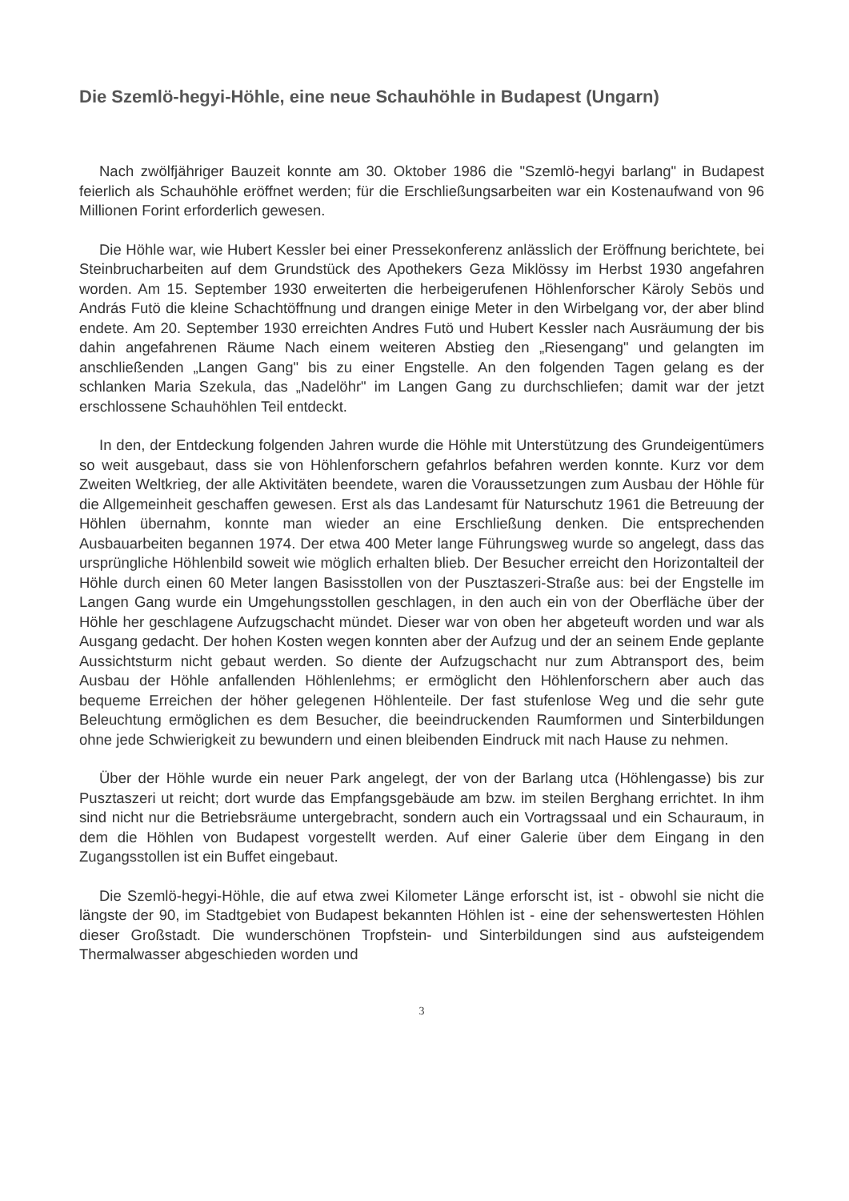Die Szemlö-hegyi-Höhle, eine neue Schauhöhle in Budapest (Ungarn)
Nach zwölfjähriger Bauzeit konnte am 30. Oktober 1986 die "Szemlö-hegyi barlang" in Budapest feierlich als Schauhöhle eröffnet werden; für die Erschließungsarbeiten war ein Kostenaufwand von 96 Millionen Forint erforderlich gewesen.
Die Höhle war, wie Hubert Kessler bei einer Pressekonferenz anlässlich der Eröffnung berichtete, bei Steinbrucharbeiten auf dem Grundstück des Apothekers Geza Miklössy im Herbst 1930 angefahren worden. Am 15. September 1930 erweiterten die herbeigerufenen Höhlenforscher Käroly Sebös und András Futö die kleine Schachtöffnung und drangen einige Meter in den Wirbelgang vor, der aber blind endete. Am 20. September 1930 erreichten Andres Futö und Hubert Kessler nach Ausräumung der bis dahin angefahrenen Räume Nach einem weiteren Abstieg den „Riesengang" und gelangten im anschließenden „Langen Gang" bis zu einer Engstelle. An den folgenden Tagen gelang es der schlanken Maria Szekula, das „Nadelöhr" im Langen Gang zu durchschliefen; damit war der jetzt erschlossene Schauhöhlen Teil entdeckt.
In den, der Entdeckung folgenden Jahren wurde die Höhle mit Unterstützung des Grundeigentümers so weit ausgebaut, dass sie von Höhlenforschern gefahrlos befahren werden konnte. Kurz vor dem Zweiten Weltkrieg, der alle Aktivitäten beendete, waren die Voraussetzungen zum Ausbau der Höhle für die Allgemeinheit geschaffen gewesen. Erst als das Landesamt für Naturschutz 1961 die Betreuung der Höhlen übernahm, konnte man wieder an eine Erschließung denken. Die entsprechenden Ausbauarbeiten begannen 1974. Der etwa 400 Meter lange Führungsweg wurde so angelegt, dass das ursprüngliche Höhlenbild soweit wie möglich erhalten blieb. Der Besucher erreicht den Horizontalteil der Höhle durch einen 60 Meter langen Basisstollen von der Pusztaszeri-Straße aus: bei der Engstelle im Langen Gang wurde ein Umgehungsstollen geschlagen, in den auch ein von der Oberfläche über der Höhle her geschlagene Aufzugschacht mündet. Dieser war von oben her abgeteuft worden und war als Ausgang gedacht. Der hohen Kosten wegen konnten aber der Aufzug und der an seinem Ende geplante Aussichtsturm nicht gebaut werden. So diente der Aufzugschacht nur zum Abtransport des, beim Ausbau der Höhle anfallenden Höhlenlehms; er ermöglicht den Höhlenforschern aber auch das bequeme Erreichen der höher gelegenen Höhlenteile. Der fast stufenlose Weg und die sehr gute Beleuchtung ermöglichen es dem Besucher, die beeindruckenden Raumformen und Sinterbildungen ohne jede Schwierigkeit zu bewundern und einen bleibenden Eindruck mit nach Hause zu nehmen.
Über der Höhle wurde ein neuer Park angelegt, der von der Barlang utca (Höhlengasse) bis zur Pusztaszeri ut reicht; dort wurde das Empfangsgebäude am bzw. im steilen Berghang errichtet. In ihm sind nicht nur die Betriebsräume untergebracht, sondern auch ein Vortragssaal und ein Schauraum, in dem die Höhlen von Budapest vorgestellt werden. Auf einer Galerie über dem Eingang in den Zugangsstollen ist ein Buffet eingebaut.
Die Szemlö-hegyi-Höhle, die auf etwa zwei Kilometer Länge erforscht ist, ist - obwohl sie nicht die längste der 90, im Stadtgebiet von Budapest bekannten Höhlen ist - eine der sehenswertesten Höhlen dieser Großstadt. Die wunderschönen Tropfstein- und Sinterbildungen sind aus aufsteigendem Thermalwasser abgeschieden worden und
3